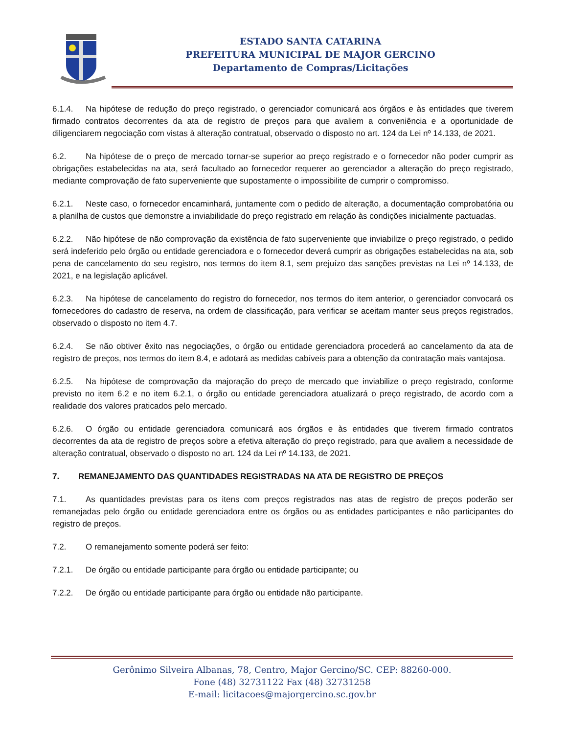ESTADO SANTA CATARINA
PREFEITURA MUNICIPAL DE MAJOR GERCINO
Departamento de Compras/Licitações
6.1.4. Na hipótese de redução do preço registrado, o gerenciador comunicará aos órgãos e às entidades que tiverem firmado contratos decorrentes da ata de registro de preços para que avaliem a conveniência e a oportunidade de diligenciarem negociação com vistas à alteração contratual, observado o disposto no art. 124 da Lei nº 14.133, de 2021.
6.2. Na hipótese de o preço de mercado tornar-se superior ao preço registrado e o fornecedor não poder cumprir as obrigações estabelecidas na ata, será facultado ao fornecedor requerer ao gerenciador a alteração do preço registrado, mediante comprovação de fato superveniente que supostamente o impossibilite de cumprir o compromisso.
6.2.1. Neste caso, o fornecedor encaminhará, juntamente com o pedido de alteração, a documentação comprobatória ou a planilha de custos que demonstre a inviabilidade do preço registrado em relação às condições inicialmente pactuadas.
6.2.2. Não hipótese de não comprovação da existência de fato superveniente que inviabilize o preço registrado, o pedido será indeferido pelo órgão ou entidade gerenciadora e o fornecedor deverá cumprir as obrigações estabelecidas na ata, sob pena de cancelamento do seu registro, nos termos do item 8.1, sem prejuízo das sanções previstas na Lei nº 14.133, de 2021, e na legislação aplicável.
6.2.3. Na hipótese de cancelamento do registro do fornecedor, nos termos do item anterior, o gerenciador convocará os fornecedores do cadastro de reserva, na ordem de classificação, para verificar se aceitam manter seus preços registrados, observado o disposto no item 4.7.
6.2.4. Se não obtiver êxito nas negociações, o órgão ou entidade gerenciadora procederá ao cancelamento da ata de registro de preços, nos termos do item 8.4, e adotará as medidas cabíveis para a obtenção da contratação mais vantajosa.
6.2.5. Na hipótese de comprovação da majoração do preço de mercado que inviabilize o preço registrado, conforme previsto no item 6.2 e no item 6.2.1, o órgão ou entidade gerenciadora atualizará o preço registrado, de acordo com a realidade dos valores praticados pelo mercado.
6.2.6. O órgão ou entidade gerenciadora comunicará aos órgãos e às entidades que tiverem firmado contratos decorrentes da ata de registro de preços sobre a efetiva alteração do preço registrado, para que avaliem a necessidade de alteração contratual, observado o disposto no art. 124 da Lei nº 14.133, de 2021.
7. REMANEJAMENTO DAS QUANTIDADES REGISTRADAS NA ATA DE REGISTRO DE PREÇOS
7.1. As quantidades previstas para os itens com preços registrados nas atas de registro de preços poderão ser remanejadas pelo órgão ou entidade gerenciadora entre os órgãos ou as entidades participantes e não participantes do registro de preços.
7.2. O remanejamento somente poderá ser feito:
7.2.1. De órgão ou entidade participante para órgão ou entidade participante; ou
7.2.2. De órgão ou entidade participante para órgão ou entidade não participante.
Gerônimo Silveira Albanas, 78, Centro, Major Gercino/SC. CEP: 88260-000.
Fone (48) 32731122 Fax (48) 32731258
E-mail: licitacoes@majorgercino.sc.gov.br